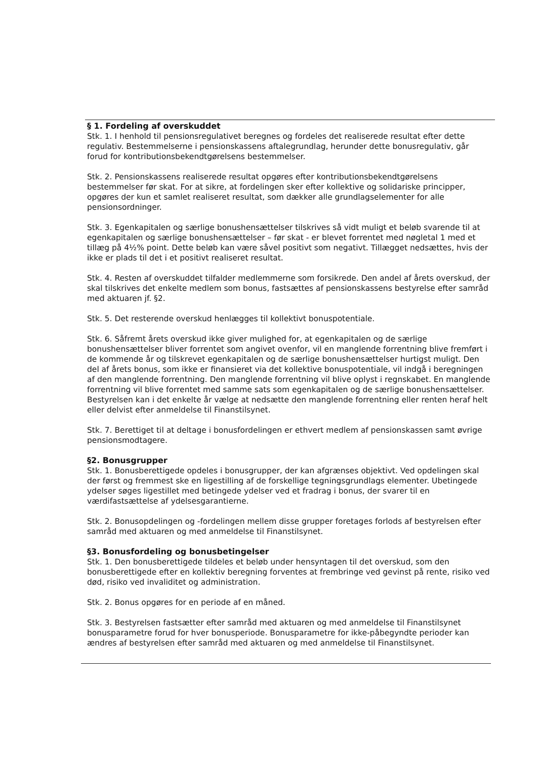§ 1. Fordeling af overskuddet
Stk. 1. I henhold til pensionsregulativet beregnes og fordeles det realiserede resultat efter dette regulativ. Bestemmelserne i pensionskassens aftalegrundlag, herunder dette bonusregulativ, går forud for kontributionsbekendtgørelsens bestemmelser.
Stk. 2. Pensionskassens realiserede resultat opgøres efter kontributionsbekendtgørelsens bestemmelser før skat. For at sikre, at fordelingen sker efter kollektive og solidariske principper, opgøres der kun et samlet realiseret resultat, som dækker alle grundlagselementer for alle pensionsordninger.
Stk. 3. Egenkapitalen og særlige bonushensættelser tilskrives så vidt muligt et beløb svarende til at egenkapitalen og særlige bonushensættelser – før skat - er blevet forrentet med nøgletal 1 med et tillæg på 4½% point. Dette beløb kan være såvel positivt som negativt. Tillægget nedsættes, hvis der ikke er plads til det i et positivt realiseret resultat.
Stk. 4. Resten af overskuddet tilfalder medlemmerne som forsikrede. Den andel af årets overskud, der skal tilskrives det enkelte medlem som bonus, fastsættes af pensionskassens bestyrelse efter samråd med aktuaren jf. §2.
Stk. 5. Det resterende overskud henlægges til kollektivt bonuspotentiale.
Stk. 6. Såfremt årets overskud ikke giver mulighed for, at egenkapitalen og de særlige bonushensættelser bliver forrentet som angivet ovenfor, vil en manglende forrentning blive fremført i de kommende år og tilskrevet egenkapitalen og de særlige bonushensættelser hurtigst muligt. Den del af årets bonus, som ikke er finansieret via det kollektive bonuspotentiale, vil indgå i beregningen af den manglende forrentning. Den manglende forrentning vil blive oplyst i regnskabet. En manglende forrentning vil blive forrentet med samme sats som egenkapitalen og de særlige bonushensættelser. Bestyrelsen kan i det enkelte år vælge at nedsætte den manglende forrentning eller renten heraf helt eller delvist efter anmeldelse til Finanstilsynet.
Stk. 7. Berettiget til at deltage i bonusfordelingen er ethvert medlem af pensionskassen samt øvrige pensionsmodtagere.
§2. Bonusgrupper
Stk. 1. Bonusberettigede opdeles i bonusgrupper, der kan afgrænses objektivt. Ved opdelingen skal der først og fremmest ske en ligestilling af de forskellige tegningsgrundlags elementer. Ubetingede ydelser søges ligestillet med betingede ydelser ved et fradrag i bonus, der svarer til en værdifastsættelse af ydelsesgarantierne.
Stk. 2. Bonusopdelingen og -fordelingen mellem disse grupper foretages forlods af bestyrelsen efter samråd med aktuaren og med anmeldelse til Finanstilsynet.
§3. Bonusfordeling og bonusbetingelser
Stk. 1. Den bonusberettigede tildeles et beløb under hensyntagen til det overskud, som den bonusberettigede efter en kollektiv beregning forventes at frembringe ved gevinst på rente, risiko ved død, risiko ved invaliditet og administration.
Stk. 2. Bonus opgøres for en periode af en måned.
Stk. 3. Bestyrelsen fastsætter efter samråd med aktuaren og med anmeldelse til Finanstilsynet bonusparametre forud for hver bonusperiode. Bonusparametre for ikke-påbegyndte perioder kan ændres af bestyrelsen efter samråd med aktuaren og med anmeldelse til Finanstilsynet.